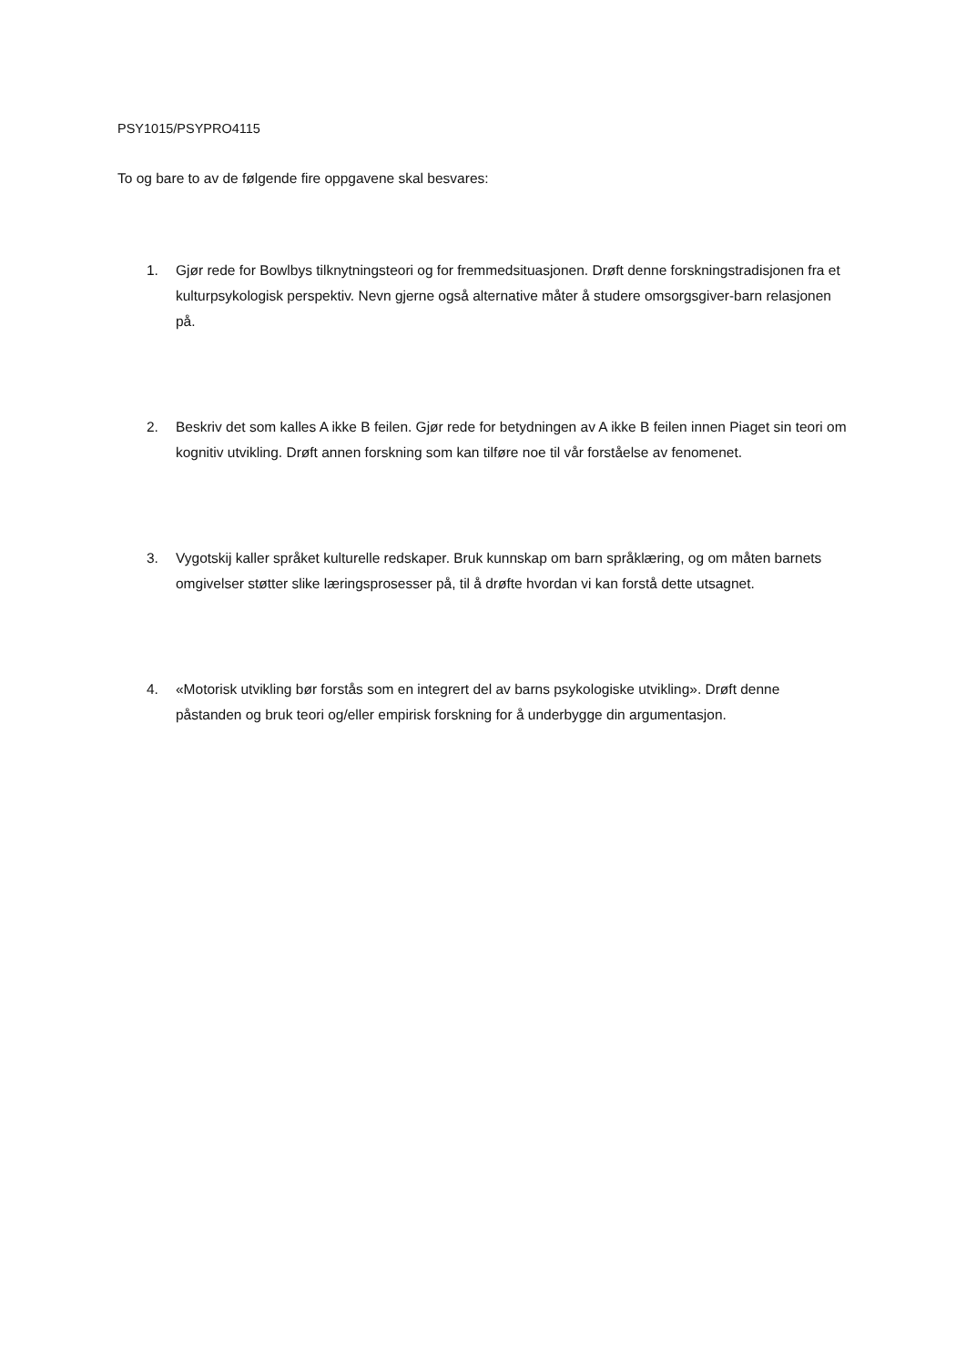PSY1015/PSYPRO4115
To og bare to av de følgende fire oppgavene skal besvares:
1. Gjør rede for Bowlbys tilknytningsteori og for fremmedsituasjonen. Drøft denne forskningstradisjonen fra et kulturpsykologisk perspektiv. Nevn gjerne også alternative måter å studere omsorgsgiver-barn relasjonen på.
2. Beskriv det som kalles A ikke B feilen. Gjør rede for betydningen av A ikke B feilen innen Piaget sin teori om kognitiv utvikling. Drøft annen forskning som kan tilføre noe til vår forståelse av fenomenet.
3. Vygotskij kaller språket kulturelle redskaper. Bruk kunnskap om barn språklæring, og om måten barnets omgivelser støtter slike læringsprosesser på, til å drøfte hvordan vi kan forstå dette utsagnet.
4. «Motorisk utvikling bør forstås som en integrert del av barns psykologiske utvikling». Drøft denne påstanden og bruk teori og/eller empirisk forskning for å underbygge din argumentasjon.